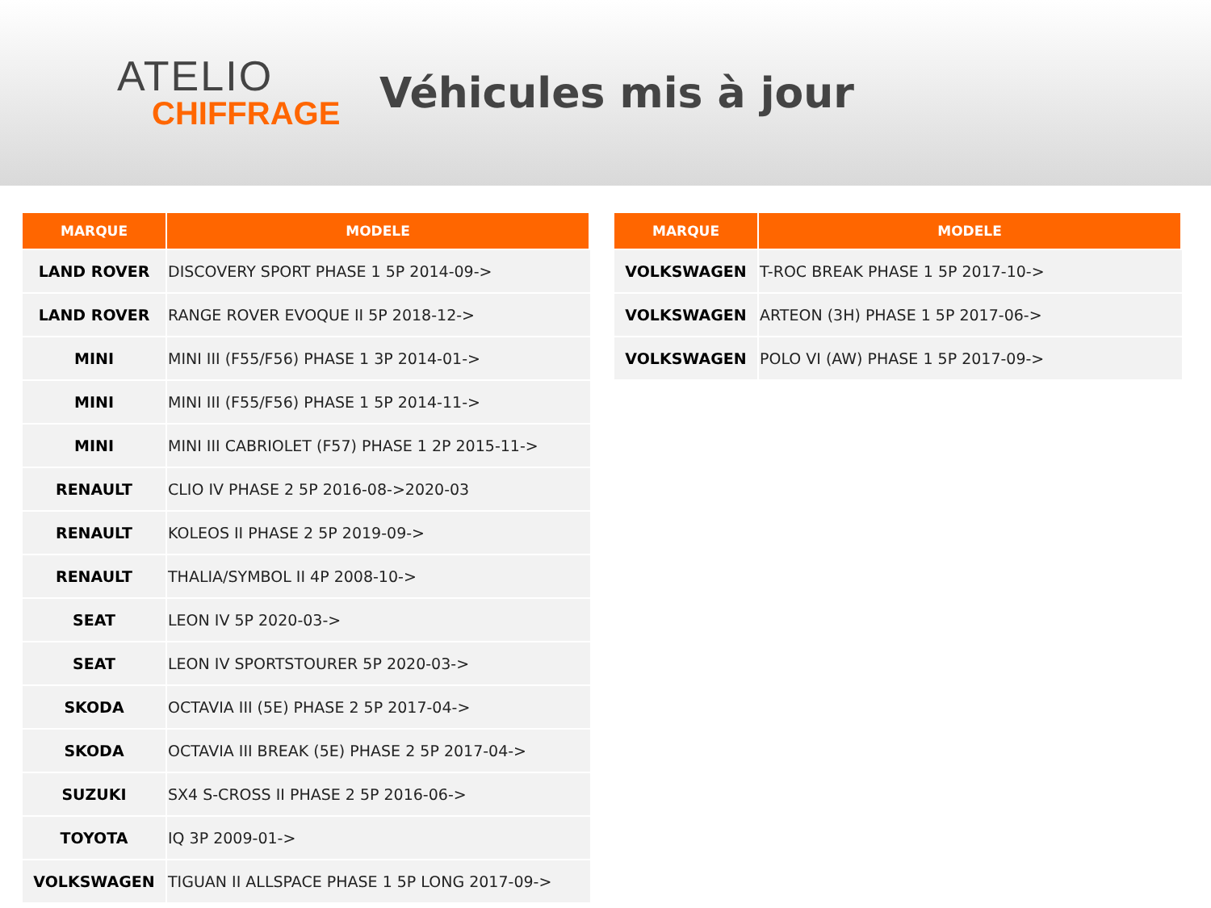ATELIO
CHIFFRAGE
Véhicules mis à jour
| MARQUE | MODELE |
| --- | --- |
| LAND ROVER | DISCOVERY SPORT PHASE 1 5P 2014-09-> |
| LAND ROVER | RANGE ROVER EVOQUE II 5P 2018-12-> |
| MINI | MINI III (F55/F56) PHASE 1 3P 2014-01-> |
| MINI | MINI III (F55/F56) PHASE 1 5P 2014-11-> |
| MINI | MINI III CABRIOLET (F57) PHASE 1 2P 2015-11-> |
| RENAULT | CLIO IV PHASE 2 5P 2016-08->2020-03 |
| RENAULT | KOLEOS II PHASE 2 5P 2019-09-> |
| RENAULT | THALIA/SYMBOL II 4P 2008-10-> |
| SEAT | LEON IV 5P 2020-03-> |
| SEAT | LEON IV SPORTSTOURER 5P 2020-03-> |
| SKODA | OCTAVIA III (5E) PHASE 2 5P 2017-04-> |
| SKODA | OCTAVIA III BREAK (5E) PHASE 2 5P 2017-04-> |
| SUZUKI | SX4 S-CROSS II PHASE 2 5P 2016-06-> |
| TOYOTA | IQ 3P 2009-01-> |
| VOLKSWAGEN | TIGUAN II ALLSPACE PHASE 1 5P LONG 2017-09-> |
| MARQUE | MODELE |
| --- | --- |
| VOLKSWAGEN | T-ROC BREAK PHASE 1 5P 2017-10-> |
| VOLKSWAGEN | ARTEON (3H) PHASE 1 5P 2017-06-> |
| VOLKSWAGEN | POLO VI (AW) PHASE 1 5P 2017-09-> |